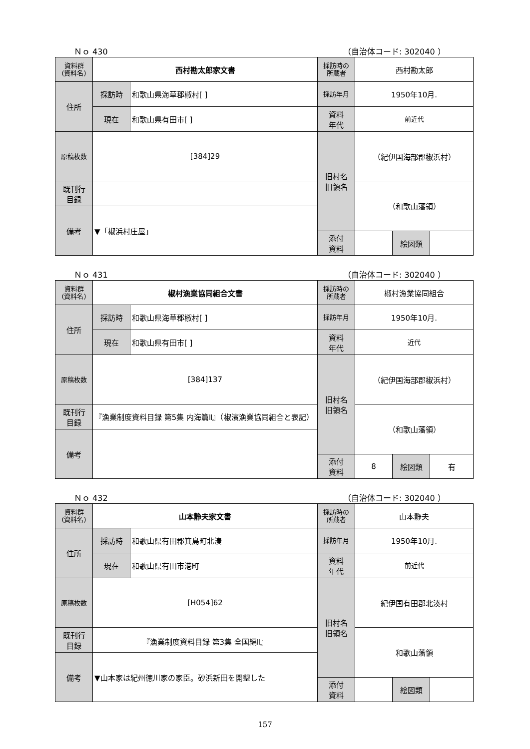Ｎｏ 430 （自治体コード: 302040 ）
| 資料群 (資料名) | 西村勘太郎家文書 | | 採訪時の 所蔵者 | 西村勘太郎 | | |
| 住所 | 採訪時 | 和歌山県海草郡椒村[ ] | 採訪年月 | 1950年10月. | | |
| | 現在 | 和歌山県有田市[ ] | 資料 年代 | 前近代 | | |
| 原稿枚数 | [384]29 | | 旧村名 旧領名 | （紀伊国海部郡椒浜村） | | |
| 既刊行 目録 | | | | （和歌山藩領） | | |
| 備考 | ▼「椒浜村庄屋」 | | | | | |
| | | | 添付 資料 | | 絵図類 | |
Ｎｏ 431 （自治体コード: 302040 ）
| 資料群 (資料名) | 椒村漁業協同組合文書 | | 採訪時の 所蔵者 | 椒村漁業協同組合 | | |
| 住所 | 採訪時 | 和歌山県海草郡椒村[ ] | 採訪年月 | 1950年10月. | | |
| | 現在 | 和歌山県有田市[ ] | 資料 年代 | 近代 | | |
| 原稿枚数 | [384]137 | | 旧村名 旧領名 | （紀伊国海部郡椒浜村） | | |
| 既刊行 目録 | 『漁業制度資料目録 第5集 内海篇Ⅱ』（椒濱漁業協同組合と表記） | | | （和歌山藩領） | | |
| 備考 | | | | | | |
| | | | 添付 資料 | 8 | 絵図類 | 有 |
Ｎｏ 432 （自治体コード: 302040 ）
| 資料群 (資料名) | 山本静夫家文書 | | 採訪時の 所蔵者 | 山本静夫 | | |
| 住所 | 採訪時 | 和歌山県有田郡箕島町北湊 | 採訪年月 | 1950年10月. | | |
| | 現在 | 和歌山県有田市港町 | 資料 年代 | 前近代 | | |
| 原稿枚数 | [H054]62 | | 旧村名 旧領名 | 紀伊国有田郡北湊村 | | |
| 既刊行 目録 | 『漁業制度資料目録 第3集 全国編Ⅱ』 | | | 和歌山藩領 | | |
| 備考 | ▼山本家は紀州徳川家の家臣。砂浜新田を開墾した | | | | | |
| | | | 添付 資料 | | 絵図類 | |
157